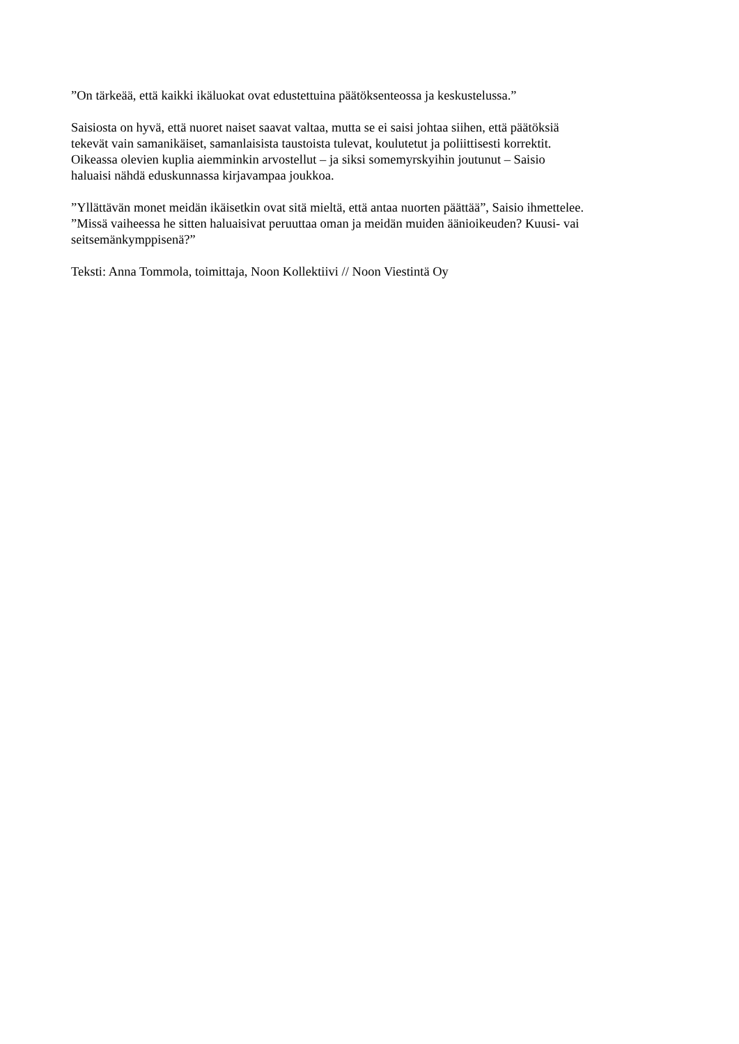”On tärkeää, että kaikki ikäluokat ovat edustettuina päätöksenteossa ja keskustelussa.”
Saisiosta on hyvä, että nuoret naiset saavat valtaa, mutta se ei saisi johtaa siihen, että päätöksiä
tekevät vain samanikäiset, samanlaisista taustoista tulevat, koulutetut ja poliittisesti korrektit.
Oikeassa olevien kuplia aiemminkin arvostellut – ja siksi somemyrskyihin joutunut – Saisio
haluaisi nähdä eduskunnassa kirjavampaa joukkoa.
”Yllättävän monet meidän ikäisetkin ovat sitä mieltä, että antaa nuorten päättää”, Saisio ihmettelee.
”Missä vaiheessa he sitten haluaisivat peruuttaa oman ja meidän muiden äänioikeuden? Kuusi- vai
seitsemänkymppisenä?”
Teksti: Anna Tommola, toimittaja, Noon Kollektiivi // Noon Viestintä Oy